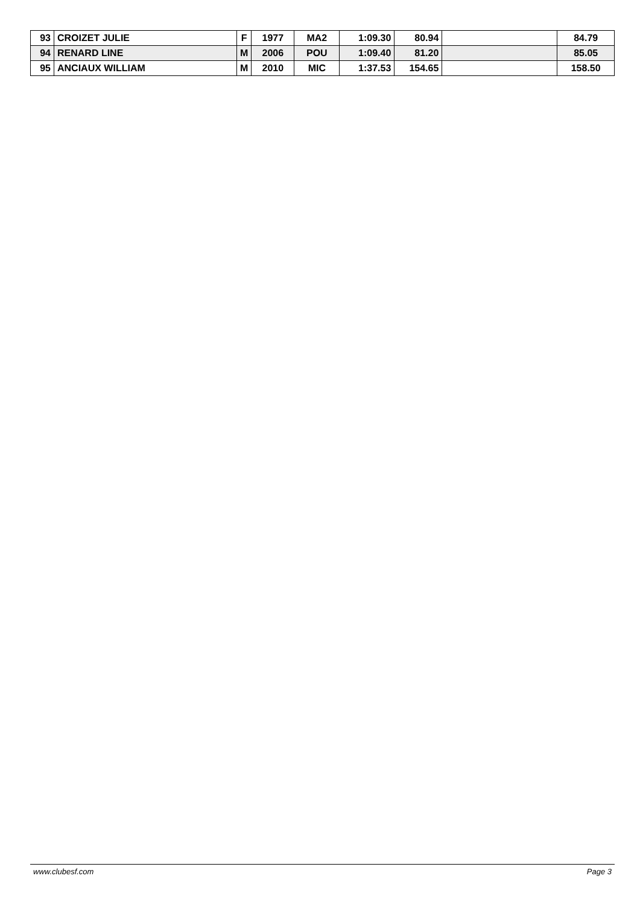| 93 | CROIZET JULIE | F | 1977 | MA2 | 1:09.30 | 80.94 | | 84.79 |
| 94 | RENARD LINE | M | 2006 | POU | 1:09.40 | 81.20 | | 85.05 |
| 95 | ANCIAUX WILLIAM | M | 2010 | MIC | 1:37.53 | 154.65 | | 158.50 |
www.clubesf.com Page 3